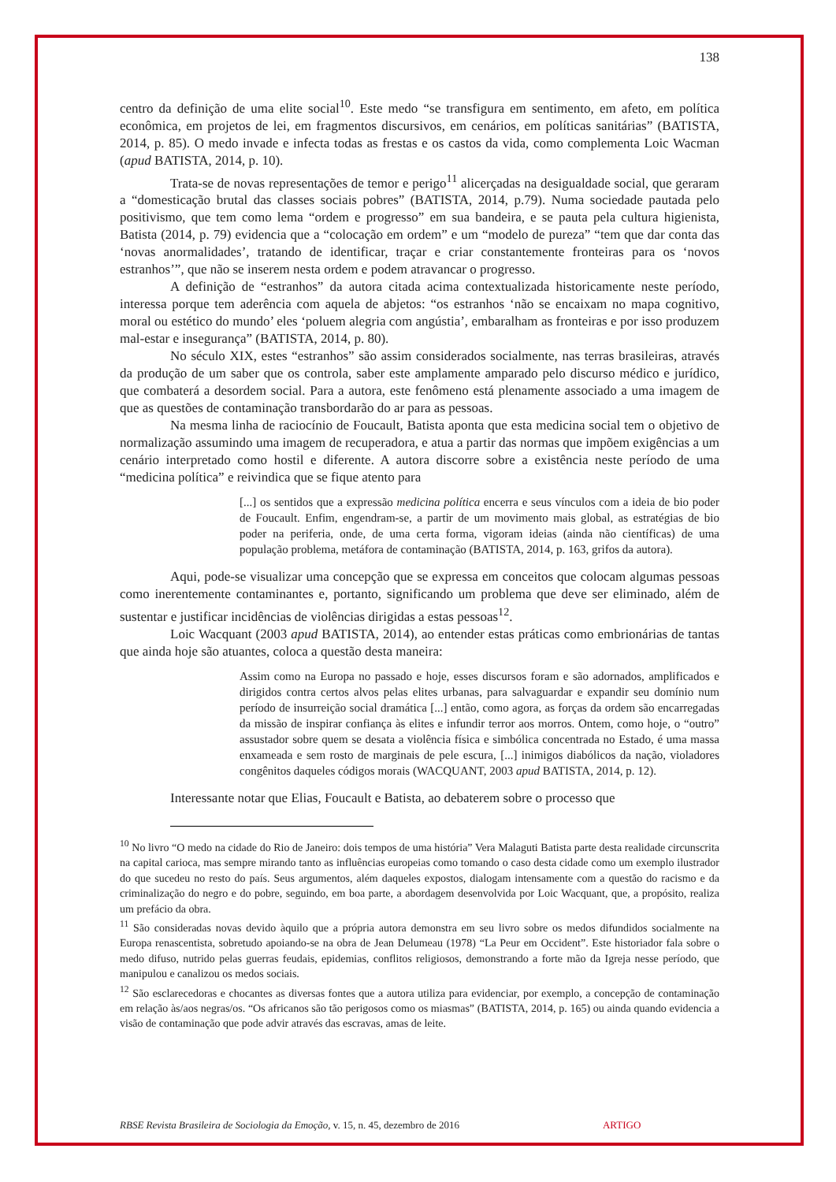138
centro da definição de uma elite social<sup>10</sup>. Este medo “se transfigura em sentimento, em afeto, em política econômica, em projetos de lei, em fragmentos discursivos, em cenários, em políticas sanitárias” (BATISTA, 2014, p. 85). O medo invade e infecta todas as frestas e os castos da vida, como complementa Loic Wacman (apud BATISTA, 2014, p. 10).
Trata-se de novas representações de temor e perigo<sup>11</sup> alicerçadas na desigualdade social, que geraram a “domesticação brutal das classes sociais pobres” (BATISTA, 2014, p.79). Numa sociedade pautada pelo positivismo, que tem como lema “ordem e progresso” em sua bandeira, e se pauta pela cultura higienista, Batista (2014, p. 79) evidencia que a “colocação em ordem” e um “modelo de pureza” “tem que dar conta das ‘novas anormalidades’, tratando de identificar, traçar e criar constantemente fronteiras para os ‘novos estranhos’”, que não se inserem nesta ordem e podem atravancar o progresso.
A definição de “estranhos” da autora citada acima contextualizada historicamente neste período, interessa porque tem aderência com aquela de abjetos: “os estranhos ‘não se encaixam no mapa cognitivo, moral ou estético do mundo’ eles ‘poluem alegria com angústia’, embaralham as fronteiras e por isso produzem mal-estar e insegurança” (BATISTA, 2014, p. 80).
No século XIX, estes “estranhos” são assim considerados socialmente, nas terras brasileiras, através da produção de um saber que os controla, saber este amplamente amparado pelo discurso médico e jurídico, que combaterá a desordem social. Para a autora, este fenômeno está plenamente associado a uma imagem de que as questões de contaminação transbordarão do ar para as pessoas.
Na mesma linha de raciocínio de Foucault, Batista aponta que esta medicina social tem o objetivo de normalização assumindo uma imagem de recuperadora, e atua a partir das normas que impõem exigências a um cenário interpretado como hostil e diferente. A autora discorre sobre a existência neste período de uma “medicina política” e reivindica que se fique atento para
[...] os sentidos que a expressão medicina política encerra e seus vínculos com a ideia de bio poder de Foucault. Enfim, engendram-se, a partir de um movimento mais global, as estratégias de bio poder na periferia, onde, de uma certa forma, vigoram ideias (ainda não científicas) de uma população problema, metáfora de contaminação (BATISTA, 2014, p. 163, grifos da autora).
Aqui, pode-se visualizar uma concepção que se expressa em conceitos que colocam algumas pessoas como inerentemente contaminantes e, portanto, significando um problema que deve ser eliminado, além de sustentar e justificar incidências de violências dirigidas a estas pessoas<sup>12</sup>.
Loic Wacquant (2003 apud BATISTA, 2014), ao entender estas práticas como embrionárias de tantas que ainda hoje são atuantes, coloca a questão desta maneira:
Assim como na Europa no passado e hoje, esses discursos foram e são adornados, amplificados e dirigidos contra certos alvos pelas elites urbanas, para salvaguardar e expandir seu domínio num período de insurreição social dramática [...] então, como agora, as forças da ordem são encarregadas da missão de inspirar confiança às elites e infundir terror aos morros. Ontem, como hoje, o “outro” assustador sobre quem se desata a violência física e simbólica concentrada no Estado, é uma massa enxameada e sem rosto de marginais de pele escura, [...] inimigos diabólicos da nação, violadores congênitos daqueles códigos morais (WACQUANT, 2003 apud BATISTA, 2014, p. 12).
Interessante notar que Elias, Foucault e Batista, ao debaterem sobre o processo que
<sup>10</sup> No livro “O medo na cidade do Rio de Janeiro: dois tempos de uma história” Vera Malaguti Batista parte desta realidade circunscrita na capital carioca, mas sempre mirando tanto as influências europeias como tomando o caso desta cidade como um exemplo ilustrador do que sucedeu no resto do país. Seus argumentos, além daqueles expostos, dialogam intensamente com a questão do racismo e da criminalização do negro e do pobre, seguindo, em boa parte, a abordagem desenvolvida por Loic Wacquant, que, a propósito, realiza um prefácio da obra.
<sup>11</sup> São consideradas novas devido àquilo que a própria autora demonstra em seu livro sobre os medos difundidos socialmente na Europa renascentista, sobretudo apoiando-se na obra de Jean Delumeau (1978) “La Peur em Occident”. Este historiador fala sobre o medo difuso, nutrido pelas guerras feudais, epidemias, conflitos religiosos, demonstrando a forte mão da Igreja nesse período, que manipulou e canalizou os medos sociais.
<sup>12</sup> São esclarecedoras e chocantes as diversas fontes que a autora utiliza para evidenciar, por exemplo, a concepção de contaminação em relação às/aos negras/os. “Os africanos são tão perigosos como os miasmas” (BATISTA, 2014, p. 165) ou ainda quando evidencia a visão de contaminação que pode advir através das escravas, amas de leite.
RBSE Revista Brasileira de Sociologia da Emoção, v. 15, n. 45, dezembro de 2016 ARTIGO